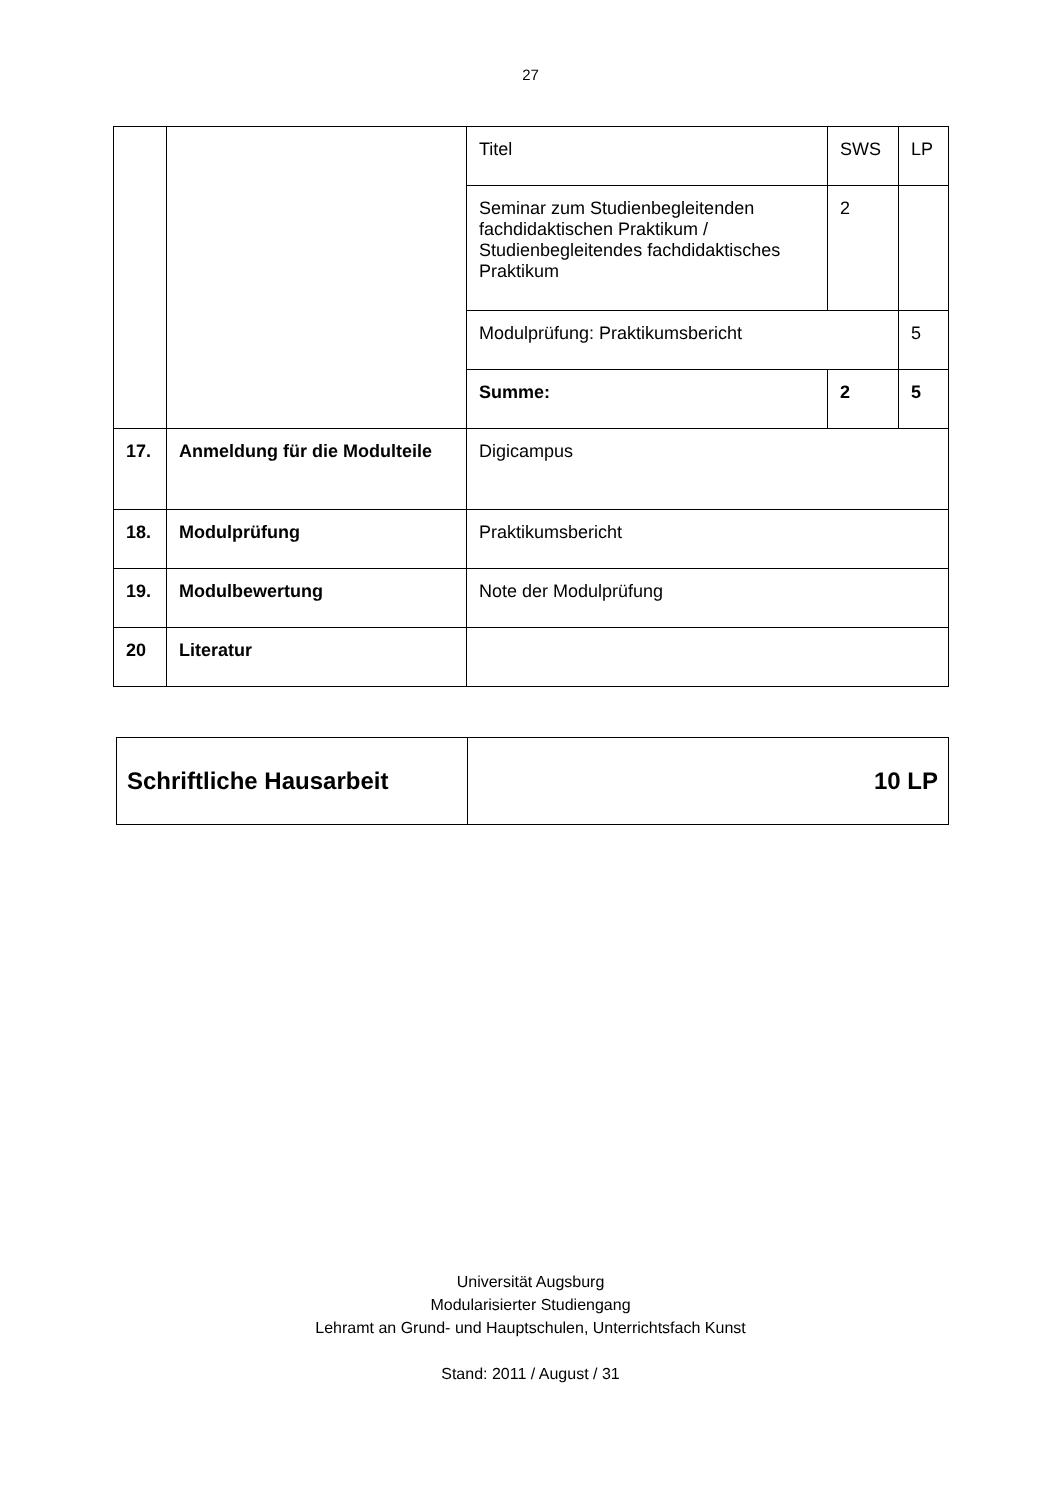27
| | | Titel | SWS | LP |
| | | Seminar zum Studienbegleitenden fachdidaktischen Praktikum / Studienbegleitendes fachdidaktisches Praktikum | 2 | |
| | | Modulprüfung: Praktikumsbericht | | 5 |
| | | Summe: | 2 | 5 |
| 17. | Anmeldung für die Modulteile | Digicampus | | |
| 18. | Modulprüfung | Praktikumsbericht | | |
| 19. | Modulbewertung | Note der Modulprüfung | | |
| 20 | Literatur | | | |
| Schriftliche Hausarbeit | 10 LP |
Universität Augsburg
Modularisierter Studiengang
Lehramt an Grund- und Hauptschulen, Unterrichtsfach Kunst
Stand: 2011 / August / 31